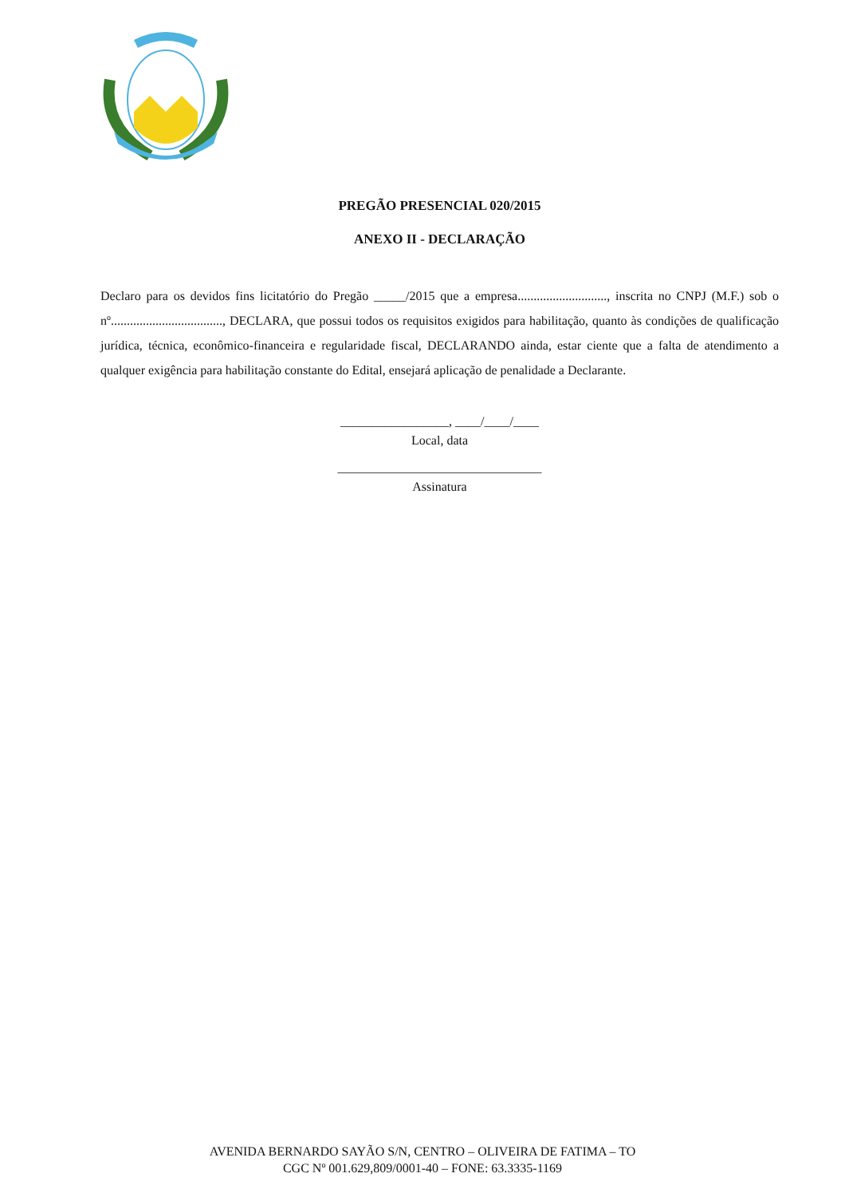PREGÃO PRESENCIAL 020/2015
ANEXO II - DECLARAÇÃO
Declaro para os devidos fins licitatório do Pregão _____/2015 que a empresa............................, inscrita no CNPJ (M.F.) sob o nº..................................., DECLARA, que possui todos os requisitos exigidos para habilitação, quanto às condições de qualificação jurídica, técnica, econômico-financeira e regularidade fiscal, DECLARANDO ainda, estar ciente que a falta de atendimento a qualquer exigência para habilitação constante do Edital, ensejará aplicação de penalidade a Declarante.
_________________, ____/____/____
Local, data
________________________________
Assinatura
AVENIDA BERNARDO SAYÃO S/N, CENTRO – OLIVEIRA DE FATIMA – TO
CGC Nº 001.629,809/0001-40 – FONE: 63.3335-1169